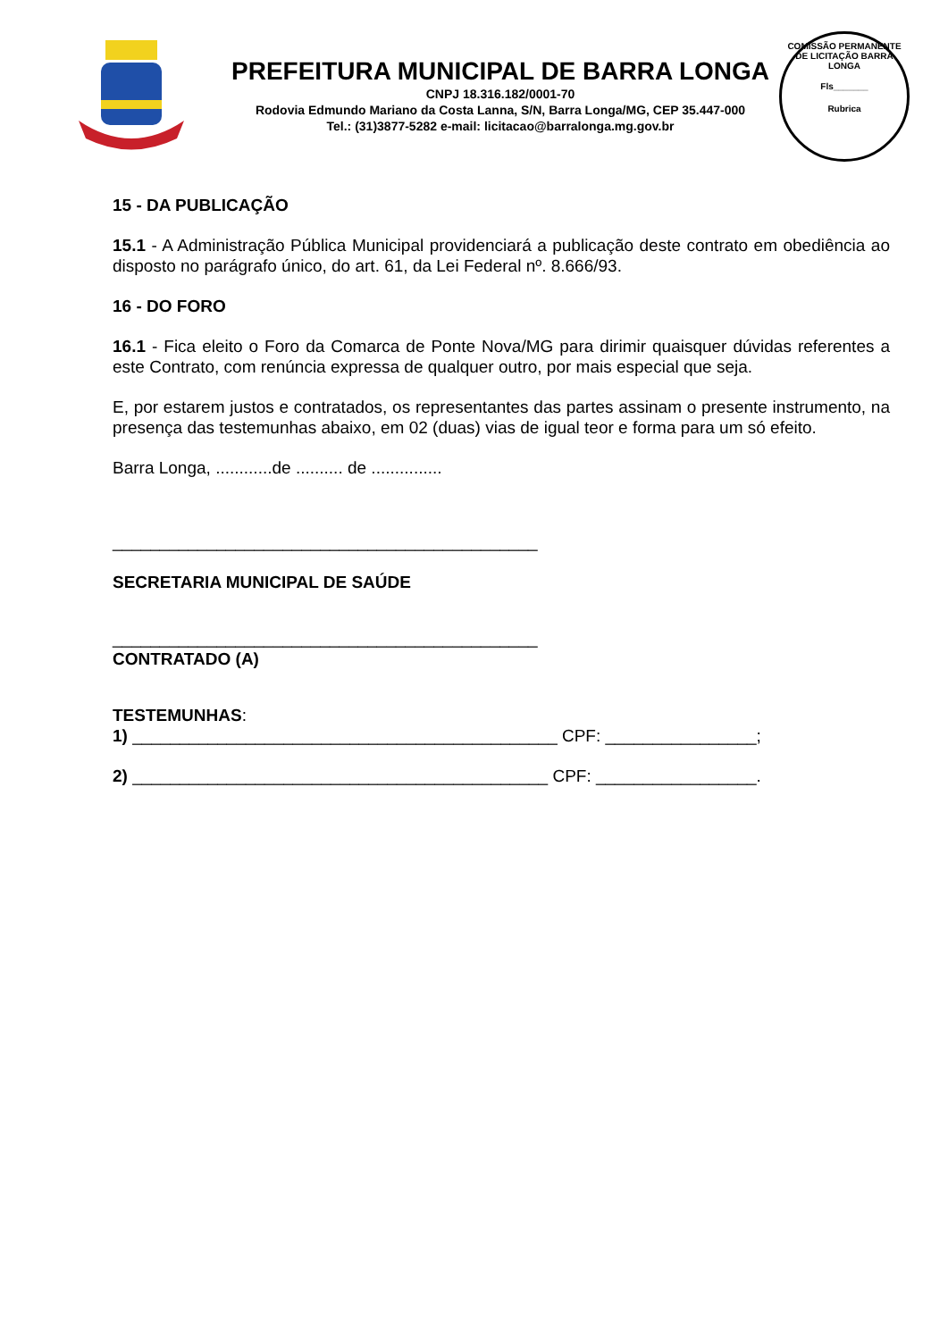PREFEITURA MUNICIPAL DE BARRA LONGA
CNPJ 18.316.182/0001-70
Rodovia Edmundo Mariano da Costa Lanna, S/N, Barra Longa/MG, CEP 35.447-000
Tel.: (31)3877-5282 e-mail: licitacao@barralonga.mg.gov.br
COMISSÃO PERMANENTE DE LICITAÇÃO BARRA LONGA
Fls_______
Rubrica
15 - DA PUBLICAÇÃO
15.1 - A Administração Pública Municipal providenciará a publicação deste contrato em obediência ao disposto no parágrafo único, do art. 61, da Lei Federal nº. 8.666/93.
16 - DO FORO
16.1 - Fica eleito o Foro da Comarca de Ponte Nova/MG para dirimir quaisquer dúvidas referentes a este Contrato, com renúncia expressa de qualquer outro, por mais especial que seja.
E, por estarem justos e contratados, os representantes das partes assinam o presente instrumento, na presença das testemunhas abaixo, em 02 (duas) vias de igual teor e forma para um só efeito.
Barra Longa, ............de .......... de ...............
_____________________________________________
SECRETARIA MUNICIPAL DE SAÚDE
_____________________________________________
CONTRATADO (A)
TESTEMUNHAS:
1) _____________________________________________ CPF: ________________;
2) ____________________________________________ CPF: _________________.